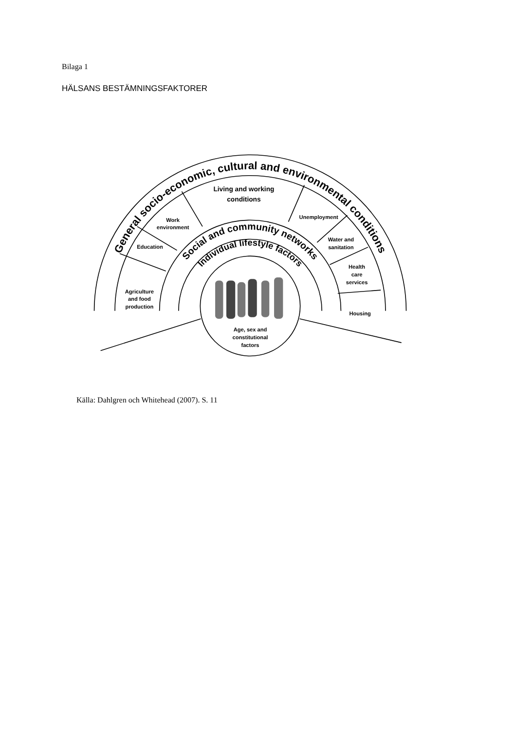Bilaga 1
HÄLSANS BESTÄMNINGSFAKTORER
General socio-economic, cultural and environmental conditions
Social and community networks
Individual lifestyle factors
Living and working
conditions
Work
environment
Education
Unemployment
Water and
sanitation
Health
care
services
Agriculture
and food
production
Housing
Age, sex and
constitutional
factors
Källa: Dahlgren och Whitehead (2007). S. 11